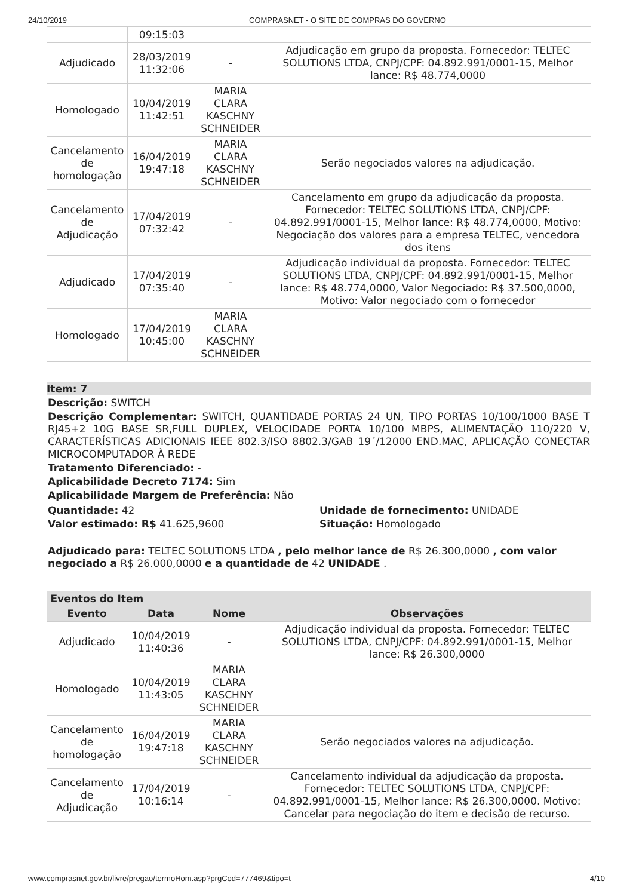24/10/2019 COMPRASNET - O SITE DE COMPRAS DO GOVERNO
| | 09:15:03 | | |
| Adjudicado | 28/03/2019 11:32:06 | - | Adjudicação em grupo da proposta. Fornecedor: TELTEC SOLUTIONS LTDA, CNPJ/CPF: 04.892.991/0001-15, Melhor lance: R$ 48.774,0000 |
| Homologado | 10/04/2019 11:42:51 | MARIA CLARA KASCHNY SCHNEIDER | |
| Cancelamento de homologação | 16/04/2019 19:47:18 | MARIA CLARA KASCHNY SCHNEIDER | Serão negociados valores na adjudicação. |
| Cancelamento de Adjudicação | 17/04/2019 07:32:42 | - | Cancelamento em grupo da adjudicação da proposta. Fornecedor: TELTEC SOLUTIONS LTDA, CNPJ/CPF: 04.892.991/0001-15, Melhor lance: R$ 48.774,0000, Motivo: Negociação dos valores para a empresa TELTEC, vencedora dos itens |
| Adjudicado | 17/04/2019 07:35:40 | - | Adjudicação individual da proposta. Fornecedor: TELTEC SOLUTIONS LTDA, CNPJ/CPF: 04.892.991/0001-15, Melhor lance: R$ 48.774,0000, Valor Negociado: R$ 37.500,0000, Motivo: Valor negociado com o fornecedor |
| Homologado | 17/04/2019 10:45:00 | MARIA CLARA KASCHNY SCHNEIDER | |
Item: 7
Descrição: SWITCH
Descrição Complementar: SWITCH, QUANTIDADE PORTAS 24 UN, TIPO PORTAS 10/100/1000 BASE T RJ45+2 10G BASE SR,FULL DUPLEX, VELOCIDADE PORTA 10/100 MBPS, ALIMENTAÇÃO 110/220 V, CARACTERÍSTICAS ADICIONAIS IEEE 802.3/ISO 8802.3/GAB 19´/12000 END.MAC, APLICAÇÃO CONECTAR MICROCOMPUTADOR À REDE
Tratamento Diferenciado: -
Aplicabilidade Decreto 7174: Sim
Aplicabilidade Margem de Preferência: Não
Quantidade: 42
Valor estimado: R$ 41.625,9600
Unidade de fornecimento: UNIDADE
Situação: Homologado
Adjudicado para: TELTEC SOLUTIONS LTDA , pelo melhor lance de R$ 26.300,0000 , com valor negociado a R$ 26.000,0000 e a quantidade de 42 UNIDADE .
| Eventos do Item | | | |
| --- | --- | --- | --- |
| Evento | Data | Nome | Observações |
| Adjudicado | 10/04/2019 11:40:36 | - | Adjudicação individual da proposta. Fornecedor: TELTEC SOLUTIONS LTDA, CNPJ/CPF: 04.892.991/0001-15, Melhor lance: R$ 26.300,0000 |
| Homologado | 10/04/2019 11:43:05 | MARIA CLARA KASCHNY SCHNEIDER | |
| Cancelamento de homologação | 16/04/2019 19:47:18 | MARIA CLARA KASCHNY SCHNEIDER | Serão negociados valores na adjudicação. |
| Cancelamento de Adjudicação | 17/04/2019 10:16:14 | - | Cancelamento individual da adjudicação da proposta. Fornecedor: TELTEC SOLUTIONS LTDA, CNPJ/CPF: 04.892.991/0001-15, Melhor lance: R$ 26.300,0000. Motivo: Cancelar para negociação do item e decisão de recurso. |
www.comprasnet.gov.br/livre/pregao/termoHom.asp?prgCod=777469&tipo=t 4/10